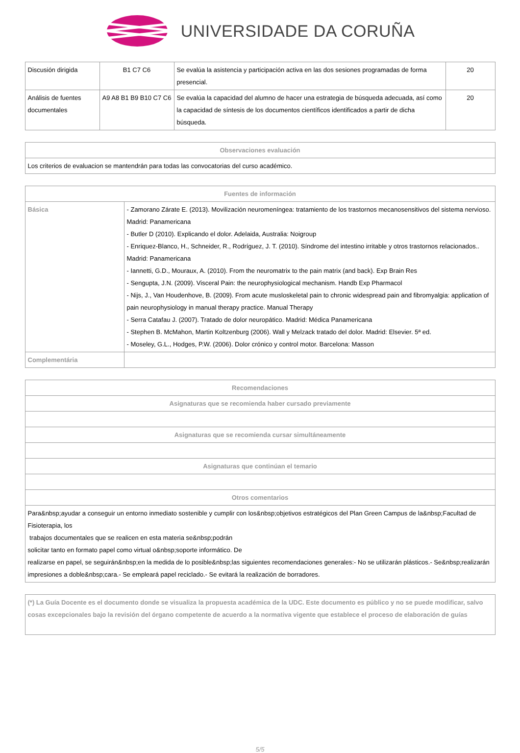UNIVERSIDADE DA CORUÑA
| Discusión dirigida | B1 C7 C6 | Se evalúa la asistencia y participación activa en las dos sesiones programadas de forma presencial. | 20 |
| Análisis de fuentes documentales | A9 A8 B1 B9 B10 C7 C6 | Se evalúa la capacidad del alumno de hacer una estrategia de búsqueda adecuada, así como la capacidad de síntesis de los documentos científicos identificados a partir de dicha búsqueda. | 20 |
| Observaciones evaluación |
| --- |
| Los criterios de evaluacion se mantendrán para todas las convocatorias del curso académico. |
| Fuentes de información | |
| --- | --- |
| Básica | - Zamorano Zárate E. (2013). Movilización neuromeníngea: tratamiento de los trastornos mecanosensitivos del sistema nervioso. Madrid: Panamericana - Butler D (2010). Explicando el dolor. Adelaida, Australia: Noigroup - Enriquez-Blanco, H., Schneider, R., Rodríguez, J. T. (2010). Síndrome del intestino irritable y otros trastornos relacionados.. Madrid: Panamericana - Iannetti, G.D., Mouraux, A. (2010). From the neuromatrix to the pain matrix (and back). Exp Brain Res - Sengupta, J.N. (2009). Visceral Pain: the neurophysiological mechanism. Handb Exp Pharmacol - Nijs, J., Van Houdenhove, B. (2009). From acute musloskeletal pain to chronic widespread pain and fibromyalgia: application of pain neurophysiology in manual therapy practice. Manual Therapy - Serra Catafau J. (2007). Tratado de dolor neuropático. Madrid: Médica Panamericana - Stephen B. McMahon, Martin Koltzenburg (2006). Wall y Melzack tratado del dolor. Madrid: Elsevier. 5ª ed. - Moseley, G.L., Hodges, P.W. (2006). Dolor crónico y control motor. Barcelona: Masson |
| Complementária | |
| Recomendaciones |
| --- |
| Asignaturas que se recomienda haber cursado previamente |
| Asignaturas que se recomienda cursar simultáneamente |
| Asignaturas que continúan el temario |
| Otros comentarios |
| Para&nbsp;ayudar a conseguir un entorno inmediato sostenible y cumplir con los&nbsp;objetivos estratégicos del Plan Green Campus de la&nbsp;Facultad de Fisioterapia, los trabajos documentales que se realicen en esta materia se&nbsp;podrán solicitar tanto en formato papel como virtual o&nbsp;soporte informático. De realizarse en papel, se seguirán&nbsp;en la medida de lo posible&nbsp;las siguientes recomendaciones generales:- No se utilizarán plásticos.- Se&nbsp;realizarán impresiones a doble&nbsp;cara.- Se empleará papel reciclado.- Se evitará la realización de borradores. |
| (*) La Guía Docente es el documento donde se visualiza la propuesta académica de la UDC. Este documento es público y no se puede modificar, salvo cosas excepcionales bajo la revisión del órgano competente de acuerdo a la normativa vigente que establece el proceso de elaboración de guías |
5/5